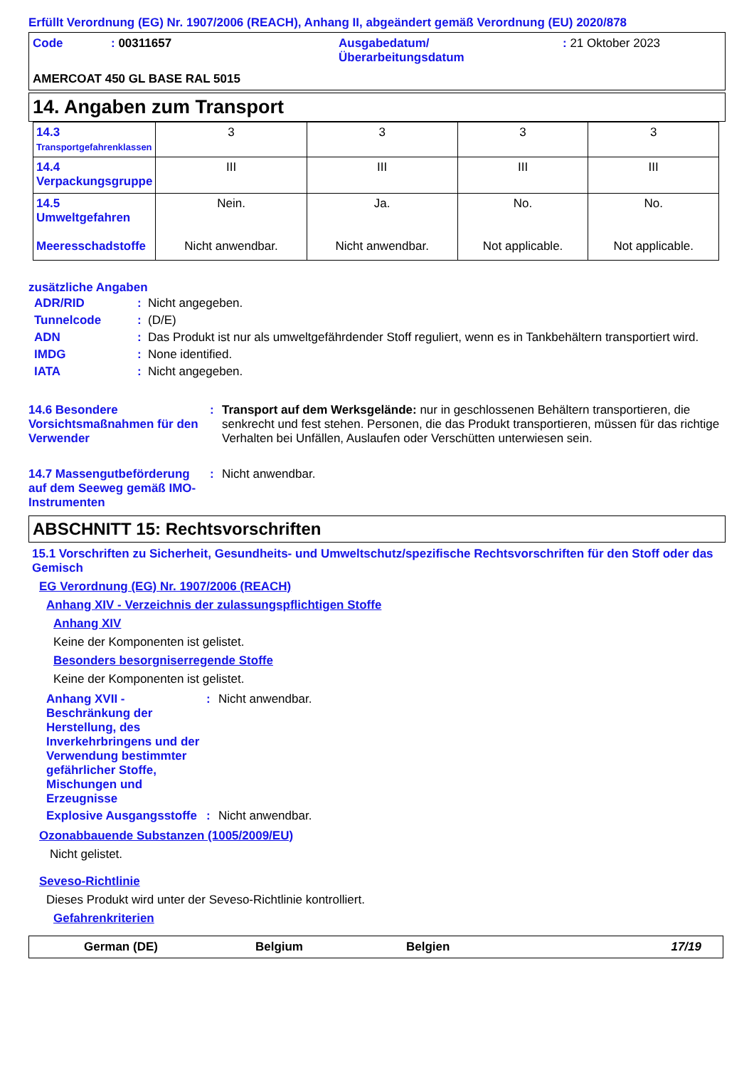Erfüllt Verordnung (EG) Nr. 1907/2006 (REACH), Anhang II, abgeändert gemäß Verordnung (EU) 2020/878
| Code | : 00311657 | Ausgabedatum/ Überarbeitungsdatum | : 21 Oktober 2023 |
AMERCOAT 450 GL BASE RAL 5015
14. Angaben zum Transport
| 14.3 Transportgefahrenklassen | 3 | 3 | 3 | 3 |
| 14.4 Verpackungsgruppe | III | III | III | III |
| 14.5 Umweltgefahren Meeresschadstoffe | Nein. Nicht anwendbar. | Ja. Nicht anwendbar. | No. Not applicable. | No. Not applicable. |
zusätzliche Angaben
| ADR/RID | : | Nicht angegeben. |
| Tunnelcode | : | (D/E) |
| ADN | : | Das Produkt ist nur als umweltgefährdender Stoff reguliert, wenn es in Tankbehältern transportiert wird. |
| IMDG | : | None identified. |
| IATA | : | Nicht angegeben. |
| 14.6 Besondere Vorsichtsmaßnahmen für den Verwender | : | Transport auf dem Werksgelände: nur in geschlossenen Behältern transportieren, die senkrecht und fest stehen. Personen, die das Produkt transportieren, müssen für das richtige Verhalten bei Unfällen, Auslaufen oder Verschütten unterwiesen sein. |
| 14.7 Massengutbeförderung auf dem Seeweg gemäß IMO-Instrumenten | : | Nicht anwendbar. |
ABSCHNITT 15: Rechtsvorschriften
15.1 Vorschriften zu Sicherheit, Gesundheits- und Umweltschutz/spezifische Rechtsvorschriften für den Stoff oder das Gemisch
EG Verordnung (EG) Nr. 1907/2006 (REACH)
Anhang XIV - Verzeichnis der zulassungspflichtigen Stoffe
Anhang XIV
Keine der Komponenten ist gelistet.
Besonders besorgniserregende Stoffe
Keine der Komponenten ist gelistet.
| Anhang XVII - Beschränkung der Herstellung, des Inverkehrbringens und der Verwendung bestimmter gefährlicher Stoffe, Mischungen und Erzeugnisse | : | Nicht anwendbar. |
| Explosive Ausgangsstoffe | : | Nicht anwendbar. |
Ozonabbauende Substanzen (1005/2009/EU)
Nicht gelistet.
Seveso-Richtlinie
Dieses Produkt wird unter der Seveso-Richtlinie kontrolliert.
Gefahrenkriterien
German (DE) Belgium Belgien 17/19